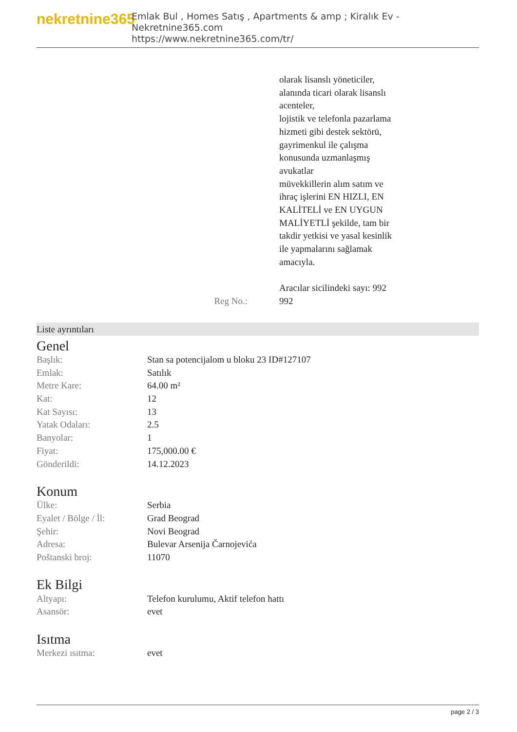nekretnine365
Emlak Bul , Homes Satış , Apartments & amp ; Kiralık Ev - Nekretnine365.com
https://www.nekretnine365.com/tr/
Reg No.: olarak lisanslı yöneticiler,
alanında ticari olarak lisanslı
acenteler,
lojistik ve telefonla pazarlama
hizmeti gibi destek sektörü,
gayrimenkul ile çalışma
konusunda uzmanlaşmış
avukatlar
müvekkillerin alım satım ve
ihraç işlerini EN HIZLI, EN
KALİTELİ ve EN UYGUN
MALİYETLİ şekilde, tam bir
takdir yetkisi ve yasal kesinlik
ile yapmalarını sağlamak
amacıyla.
Aracılar sicilindeki sayı: 992
992
Liste ayrıntıları
Genel
| Başlık: | Stan sa potencijalom u bloku 23 ID#127107 |
| Emlak: | Satılık |
| Metre Kare: | 64.00 m² |
| Kat: | 12 |
| Kat Sayısı: | 13 |
| Yatak Odaları: | 2.5 |
| Banyolar: | 1 |
| Fiyat: | 175,000.00 € |
| Gönderildi: | 14.12.2023 |
Konum
| Ülke: | Serbia |
| Eyalet / Bölge / İl: | Grad Beograd |
| Şehir: | Novi Beograd |
| Adresa: | Bulevar Arsenija Čarnojevića |
| Poštanski broj: | 11070 |
Ek Bilgi
| Altyapı: | Telefon kurulumu, Aktif telefon hattı |
| Asansör: | evet |
Isıtma
| Merkezi ısıtma: | evet |
page 2 / 3